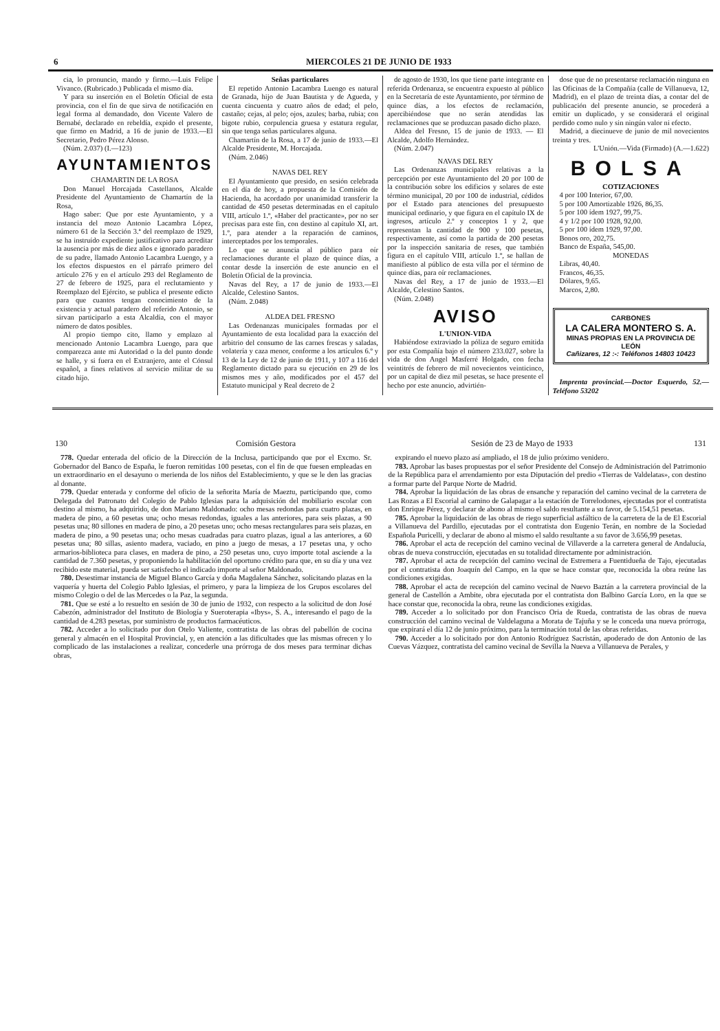6 MIERCOLES 21 DE JUNIO DE 1933
cia, lo pronuncio, mando y firmo.—Luis Felipe Vivanco. (Rubricado.) Publicada el mismo día.
Y para su inserción en el Boletín Oficial de esta provincia, con el fin de que sirva de notificación en legal forma al demandado, don Vicente Valero de Bernabé, declarado en rebeldía, expido el presente, que firmo en Madrid, a 16 de junio de 1933.—El Secretario, Pedro Pérez Alonso.
(Núm. 2.037) (I.—123)
AYUNTAMIENTOS
CHAMARTIN DE LA ROSA
Don Manuel Horcajada Castellanos, Alcalde Presidente del Ayuntamiento de Chamartín de la Rosa,
Hago saber: Que por este Ayuntamiento, y a instancia del mozo Antonio Lacambra López, número 61 de la Sección 3.ª del reemplazo de 1929, se ha instruído expediente justificativo para acreditar la ausencia por más de diez años e ignorado paradero de su padre, llamado Antonio Lacambra Luengo, y a los efectos dispuestos en el párrafo primero del artículo 276 y en el artículo 293 del Reglamento de 27 de febrero de 1925, para el reclutamiento y Reemplazo del Ejército, se publica el presente edicto para que cuantos tengan conocimiento de la existencia y actual paradero del referido Antonio, se sirvan participarlo a esta Alcaldía, con el mayor número de datos posibles.
Al propio tiempo cito, llamo y emplazo al mencionado Antonio Lacambra Luengo, para que comparezca ante mi Autoridad o la del punto donde se halle, y si fuera en el Extranjero, ante el Cónsul español, a fines relativos al servicio militar de su citado hijo.
Señas particulares
El repetido Antonio Lacambra Luengo es natural de Granada, hijo de Juan Bautista y de Agueda, y cuenta cincuenta y cuatro años de edad; el pelo, castaño; cejas, al pelo; ojos, azules; barba, rubia; con bigote rubio, corpulencia gruesa y estatura regular, sin que tenga señas particulares alguna.
Chamartín de la Rosa, a 17 de junio de 1933.—El Alcalde Presidente, M. Horcajada.
(Núm. 2.046)
NAVAS DEL REY
El Ayuntamiento que presido, en sesión celebrada en el día de hoy, a propuesta de la Comisión de Hacienda, ha acordado por unanimidad transferir la cantidad de 450 pesetas determinadas en el capítulo VIII, artículo 1.º, «Haber del practicante», por no ser precisas para este fin, con destino al capítulo XI, art. 1.º, para atender a la reparación de caminos, interceptados por los temporales.
Lo que se anuncia al público para oír reclamaciones durante el plazo de quince días, a contar desde la inserción de este anuncio en el Boletín Oficial de la provincia.
Navas del Rey, a 17 de junio de 1933.—El Alcalde, Celestino Santos.
(Núm. 2.048)
ALDEA DEL FRESNO
Las Ordenanzas municipales formadas por el Ayuntamiento de esta localidad para la exacción del arbitrio del consumo de las carnes frescas y saladas, volatería y caza menor, conforme a los artículos 6.º y 13 de la Ley de 12 de junio de 1911, y 107 a 116 del Reglamento dictado para su ejecución en 29 de los mismos mes y año, modificados por el 457 del Estatuto municipal y Real decreto de 2
de agosto de 1930, los que tiene parte integrante en referida Ordenanza, se encuentra expuesto al público en la Secretaría de este Ayuntamiento, por término de quince días, a los efectos de reclamación, apercibiéndose que no serán atendidas las reclamaciones que se produzcan pasado dicho plazo.
Aldea del Fresno, 15 de junio de 1933. — El Alcalde, Adolfo Hernández.
(Núm. 2.047)
NAVAS DEL REY
Las Ordenanzas municipales relativas a la percepción por este Ayuntamiento del 20 por 100 de la contribución sobre los edificios y solares de este término municipal, 20 por 100 de industrial, cédidos por el Estado para atenciones del presupuesto municipal ordinario, y que figura en el capítulo IX de ingresos, artículo 2.º y conceptos 1 y 2, que representan la cantidad de 900 y 100 pesetas, respectivamente, así como la partida de 200 pesetas por la inspección sanitaria de reses, que también figura en el capítulo VIII, artículo 1.º, se hallan de manifiesto al público de esta villa por el término de quince días, para oír reclamaciones.
Navas del Rey, a 17 de junio de 1933.—El Alcalde, Celestino Santos.
(Núm. 2.048)
AVISO
L'UNION-VIDA
Habiéndose extraviado la póliza de seguro emitida por esta Compañía bajo el número 233.027, sobre la vida de don Angel Masferré Holgado, con fecha veintitrés de febrero de mil novecientos veinticinco, por un capital de diez mil pesetas, se hace presente el hecho por este anuncio, advirtién-
dose que de no presentarse reclamación ninguna en las Oficinas de la Compañía (calle de Villanueva, 12, Madrid), en el plazo de treinta días, a contar del de publicación del presente anuncio, se procederá a emitir un duplicado, y se considerará el original perdido como nulo y sin ningún valor ni efecto.
Madrid, a diecinueve de junio de mil novecientos treinta y tres.
L'Unión.—Vida (Firmado) (A.—1.622)
BOLSA
COTIZACIONES
4 por 100 Interior, 67,00.
5 por 100 Amortizable 1926, 86,35.
5 por 100 ídem 1927, 99,75.
4 y 1/2 por 100 1928, 92,00.
5 por 100 ídem 1929, 97,00.
Bonos oro, 202,75.
Banco de España, 545,00.
MONEDAS
Libras, 40,40.
Francos, 46,35.
Dólares, 9,65.
Marcos, 2,80.
CARBONES
LA CALERA MONTERO S. A.
MINAS PROPIAS EN LA PROVINCIA DE LEÓN
Cañizares, 12 :-: Teléfonos 14803 10423
Imprenta provincial.—Doctor Esquerdo, 52.—Teléfono 53202
130 Comisión Gestora Sesión de 23 de Mayo de 1933 131
778. Quedar enterada del oficio de la Dirección de la Inclusa, participando que por el Excmo. Sr. Gobernador del Banco de España, le fueron remitidas 100 pesetas, con el fin de que fuesen empleadas en un extraordinario en el desayuno o merienda de los niños del Establecimiento, y que se le den las gracias al donante.
779. Quedar enterada y conforme del oficio de la señorita María de Maeztu, participando que, como Delegada del Patronato del Colegio de Pablo Iglesias para la adquisición del mobiliario escolar con destino al mismo, ha adquirido, de don Mariano Maldonado: ocho mesas redondas para cuatro plazas, en madera de pino, a 60 pesetas una; ocho mesas redondas, iguales a las anteriores, para seis plazas, a 90 pesetas una; 80 sillones en madera de pino, a 20 pesetas uno; ocho mesas rectangulares para seis plazas, en madera de pino, a 90 pesetas una; ocho mesas cuadradas para cuatro plazas, igual a las anteriores, a 60 pesetas una; 80 sillas, asiento madera, vaciado, en pino a juego de mesas, a 17 pesetas una, y ocho armarios-biblioteca para clases, en madera de pino, a 250 pesetas uno, cuyo importe total asciende a la cantidad de 7.360 pesetas, y proponiendo la habilitación del oportuno crédito para que, en su día y una vez recibido este material, pueda ser satisfecho el indicado importe al señor Maldonado.
780. Desestimar instancia de Miguel Blanco García y doña Magdalena Sánchez, solicitando plazas en la vaquería y huerta del Colegio Pablo Iglesias, el primero, y para la limpieza de los Grupos escolares del mismo Colegio o del de las Mercedes o la Paz, la segunda.
781. Que se esté a lo resuelto en sesión de 30 de junio de 1932, con respecto a la solicitud de don José Cabezón, administrador del Instituto de Biología y Sueroterapia «Ibys», S. A., interesando el pago de la cantidad de 4.283 pesetas, por suministro de productos farmacéuticos.
782. Acceder a lo solicitado por don Otelo Valiente, contratista de las obras del pabellón de cocina general y almacén en el Hospital Provincial, y, en atención a las dificultades que las mismas ofrecen y lo complicado de las instalaciones a realizar, concederle una prórroga de dos meses para terminar dichas obras,
expirando el nuevo plazo así ampliado, el 18 de julio próximo venidero.
783. Aprobar las bases propuestas por el señor Presidente del Consejo de Administración del Patrimonio de la República para el arrendamiento por esta Diputación del predio «Tierras de Valdelatas», con destino a formar parte del Parque Norte de Madrid.
784. Aprobar la liquidación de las obras de ensanche y reparación del camino vecinal de la carretera de Las Rozas a El Escorial al camino de Galapagar a la estación de Torrelodones, ejecutadas por el contratista don Enrique Pérez, y declarar de abono al mismo el saldo resultante a su favor, de 5.154,51 pesetas.
785. Aprobar la liquidación de las obras de riego superficial asfáltico de la carretera de la de El Escorial a Villanueva del Pardillo, ejecutadas por el contratista don Eugenio Terán, en nombre de la Sociedad Española Puricelli, y declarar de abono al mismo el saldo resultante a su favor de 3.656,99 pesetas.
786. Aprobar el acta de recepción del camino vecinal de Villaverde a la carretera general de Andalucía, obras de nueva construcción, ejecutadas en su totalidad directamente por administración.
787. Aprobar el acta de recepción del camino vecinal de Estremera a Fuentidueña de Tajo, ejecutadas por el contratista don Joaquín del Campo, en la que se hace constar que, reconocida la obra reúne las condiciones exigidas.
788. Aprobar el acta de recepción del camino vecinal de Nuevo Baztán a la carretera provincial de la general de Castellón a Ambite, obra ejecutada por el contratista don Balbino García Loro, en la que se hace constar que, reconocida la obra, reune las condiciones exigidas.
789. Acceder a lo solicitado por don Francisco Oria de Rueda, contratista de las obras de nueva construcción del camino vecinal de Valdelaguna a Morata de Tajuña y se le conceda una nueva prórroga, que expirará el día 12 de junio próximo, para la terminación total de las obras referidas.
790. Acceder a lo solicitado por don Antonio Rodríguez Sacristán, apoderado de don Antonio de las Cuevas Vázquez, contratista del camino vecinal de Sevilla la Nueva a Villanueva de Perales, y